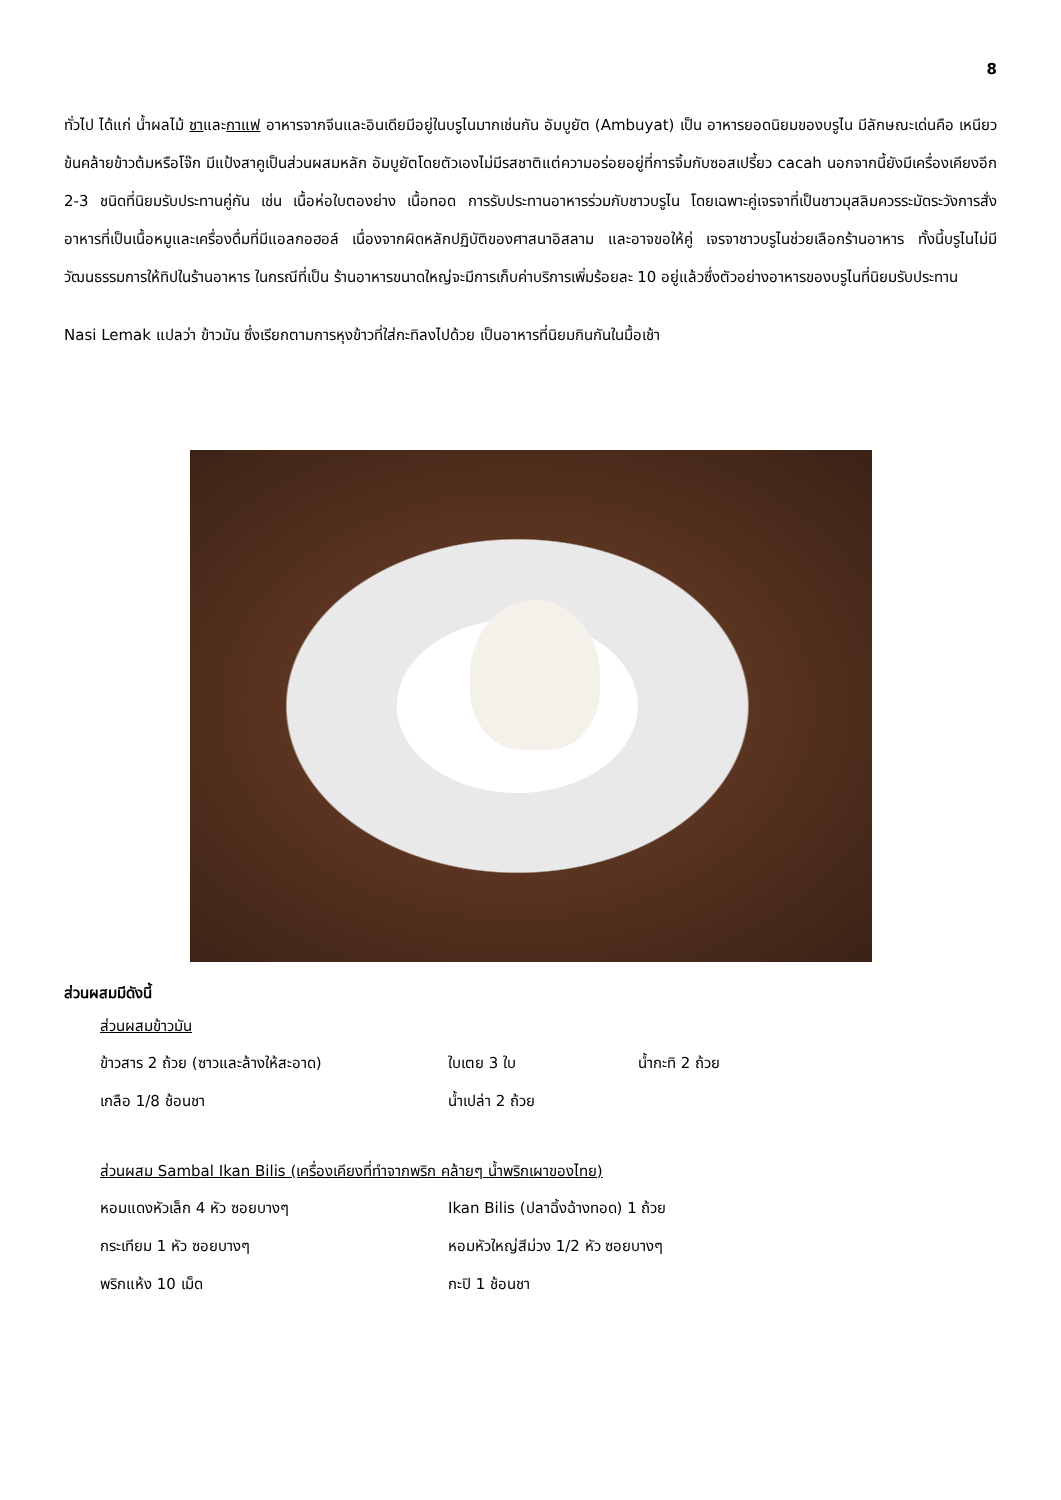8
ทั่วไป ได้แก่ น้ำผลไม้ ชาและกาแฟ อาหารจากจีนและอินเดียมีอยู่ในบรูไนมากเช่นกัน อัมบูยัต (Ambuyat) เป็น อาหารยอดนิยมของบรูไน มีลักษณะเด่นคือ เหนียวข้นคล้ายข้าวต้มหรือโจ๊ก มีแป้งสาคูเป็นส่วนผสมหลัก อัมบูยัตโดยตัวเองไม่มีรสชาติแต่ความอร่อยอยู่ที่การจิ้มกับซอสเปรี้ยว cacah นอกจากนี้ยังมีเครื่องเคียงอีก 2-3 ชนิดที่นิยมรับประทานคู่กัน เช่น เนื้อห่อใบตองย่าง เนื้อทอด การรับประทานอาหารร่วมกับชาวบรูไน โดยเฉพาะคู่เจรจาที่เป็นชาวมุสลิมควรระมัดระวังการสั่ง อาหารที่เป็นเนื้อหมูและเครื่องดื่มที่มีแอลกอฮอล์ เนื่องจากผิดหลักปฏิบัติของศาสนาอิสลาม และอาจขอให้คู่ เจรจาชาวบรูไนช่วยเลือกร้านอาหาร ทั้งนี้บรูไนไม่มีวัฒนธรรมการให้ทิปในร้านอาหาร ในกรณีที่เป็น ร้านอาหารขนาดใหญ่จะมีการเก็บค่าบริการเพิ่มร้อยละ 10 อยู่แล้วซึ่งตัวอย่างอาหารของบรูไนที่นิยมรับประทาน
Nasi Lemak แปลว่า ข้าวมัน ซึ่งเรียกตามการหุงข้าวที่ใส่กะทิลงไปด้วย เป็นอาหารที่นิยมกินกันในมื้อเช้า
ส่วนผสมมีดังนี้
ส่วนผสมข้าวมัน
ข้าวสาร 2 ถ้วย (ซาวและล้างให้สะอาด) ใบเตย 3 ใบ น้ำกะทิ 2 ถ้วย
เกลือ 1/8 ช้อนชา น้ำเปล่า 2 ถ้วย
ส่วนผสม Sambal Ikan Bilis (เครื่องเคียงที่ทำจากพริก คล้ายๆ น้ำพริกเผาของไทย)
หอมแดงหัวเล็ก 4 หัว ซอยบางๆ Ikan Bilis (ปลาฉิ้งฉ้างทอด) 1 ถ้วย
กระเทียม 1 หัว ซอยบางๆ หอมหัวใหญ่สีม่วง 1/2 หัว ซอยบางๆ
พริกแห้ง 10 เม็ด กะปิ 1 ช้อนชา